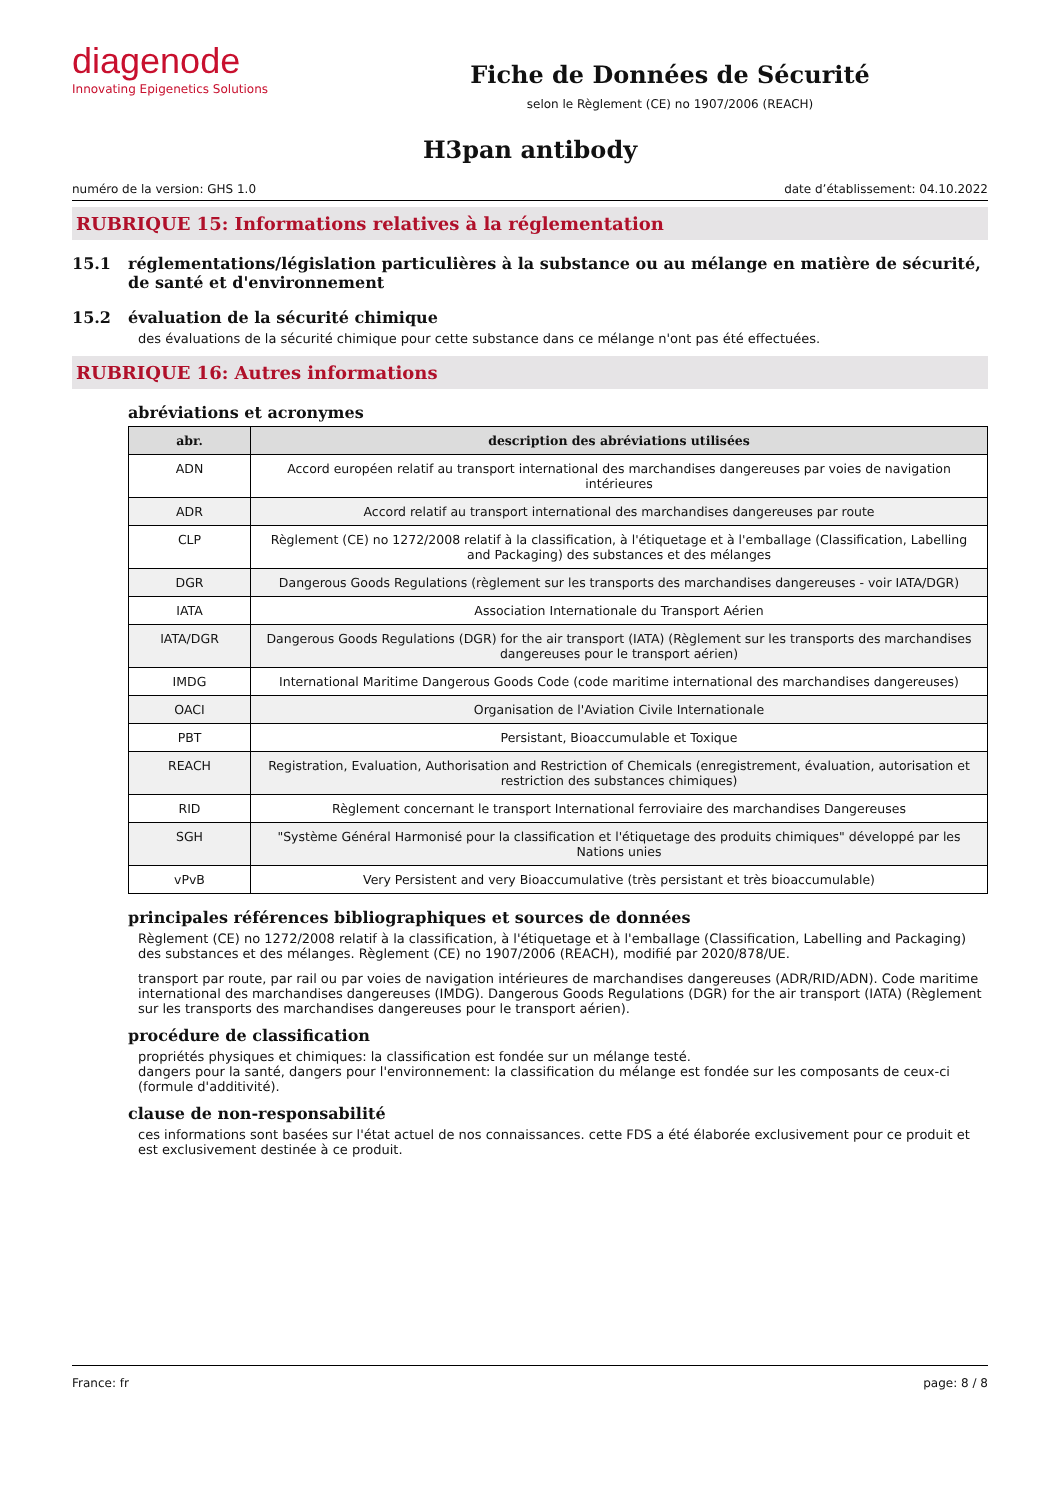diagenode
Innovating Epigenetics Solutions
Fiche de Données de Sécurité
selon le Règlement (CE) no 1907/2006 (REACH)
H3pan antibody
numéro de la version: GHS 1.0 date d’établissement: 04.10.2022
RUBRIQUE 15: Informations relatives à la réglementation
15.1 réglementations/législation particulières à la substance ou au mélange en matière de sécurité, de santé et d'environnement
15.2 évaluation de la sécurité chimique
des évaluations de la sécurité chimique pour cette substance dans ce mélange n'ont pas été effectuées.
RUBRIQUE 16: Autres informations
abréviations et acronymes
| abr. | description des abréviations utilisées |
| --- | --- |
| ADN | Accord européen relatif au transport international des marchandises dangereuses par voies de navigation intérieures |
| ADR | Accord relatif au transport international des marchandises dangereuses par route |
| CLP | Règlement (CE) no 1272/2008 relatif à la classification, à l'étiquetage et à l'emballage (Classification, Labelling and Packaging) des substances et des mélanges |
| DGR | Dangerous Goods Regulations (règlement sur les transports des marchandises dangereuses - voir IATA/DGR) |
| IATA | Association Internationale du Transport Aérien |
| IATA/DGR | Dangerous Goods Regulations (DGR) for the air transport (IATA) (Règlement sur les transports des marchandises dangereuses pour le transport aérien) |
| IMDG | International Maritime Dangerous Goods Code (code maritime international des marchandises dangereuses) |
| OACI | Organisation de l'Aviation Civile Internationale |
| PBT | Persistant, Bioaccumulable et Toxique |
| REACH | Registration, Evaluation, Authorisation and Restriction of Chemicals (enregistrement, évaluation, autorisation et restriction des substances chimiques) |
| RID | Règlement concernant le transport International ferroviaire des marchandises Dangereuses |
| SGH | "Système Général Harmonisé pour la classification et l'étiquetage des produits chimiques" développé par les Nations unies |
| vPvB | Very Persistent and very Bioaccumulative (très persistant et très bioaccumulable) |
principales références bibliographiques et sources de données
Règlement (CE) no 1272/2008 relatif à la classification, à l'étiquetage et à l'emballage (Classification, Labelling and Packaging) des substances et des mélanges. Règlement (CE) no 1907/2006 (REACH), modifié par 2020/878/UE.
transport par route, par rail ou par voies de navigation intérieures de marchandises dangereuses (ADR/RID/ADN). Code maritime international des marchandises dangereuses (IMDG). Dangerous Goods Regulations (DGR) for the air transport (IATA) (Règlement sur les transports des marchandises dangereuses pour le transport aérien).
procédure de classification
propriétés physiques et chimiques: la classification est fondée sur un mélange testé.
dangers pour la santé, dangers pour l'environnement: la classification du mélange est fondée sur les composants de ceux-ci (formule d'additivité).
clause de non-responsabilité
ces informations sont basées sur l'état actuel de nos connaissances. cette FDS a été élaborée exclusivement pour ce produit et est exclusivement destinée à ce produit.
France: fr page: 8 / 8